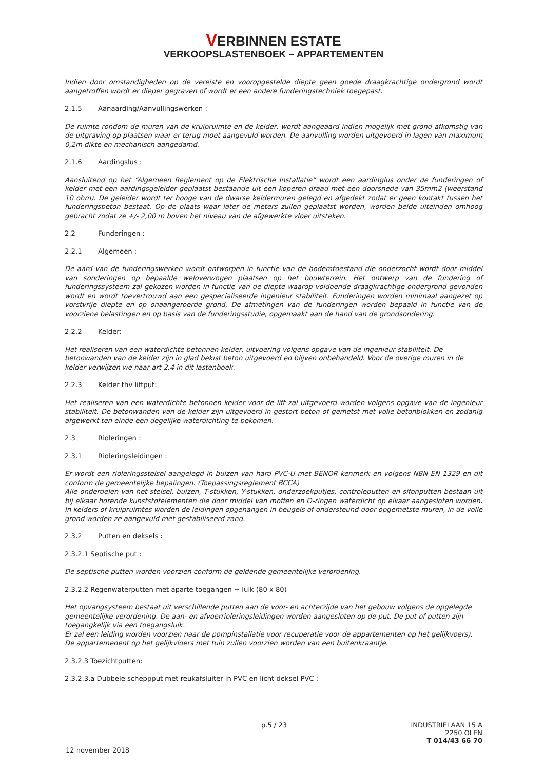VERBINNEN ESTATE
VERKOOPSLASTENBOEK – APPARTEMENTEN
Indien door omstandigheden op de vereiste en vooropgestelde diepte geen goede draagkrachtige ondergrond wordt aangetroffen wordt er dieper gegraven of wordt er een andere funderingstechniek toegepast.
2.1.5 Aanaarding/Aanvullingswerken :
De ruimte rondom de muren van de kruipruimte en de kelder, wordt aangeaard indien mogelijk met grond afkomstig van de uitgraving op plaatsen waar er terug moet aangevuld worden. De aanvulling worden uitgevoerd in lagen van maximum 0,2m dikte en mechanisch aangedamd.
2.1.6 Aardingslus :
Aansluitend op het “Algemeen Reglement op de Elektrische Installatie” wordt een aardinglus onder de funderingen of kelder met een aardingsgeleider geplaatst bestaande uit een koperen draad met een doorsnede van 35mm2 (weerstand 10 ohm). De geleider wordt ter hooge van de dwarse keldermuren gelegd en afgedekt zodat er geen kontakt tussen het funderingsbeton bestaat. Op de plaats waar later de meters zullen geplaatst worden, worden beide uiteinden omhoog gebracht zodat ze +/- 2,00 m boven het niveau van de afgewerkte vloer uitsteken.
2.2 Funderingen :
2.2.1 Algemeen :
De aard van de funderingswerken wordt ontworpen in functie van de bodemtoestand die onderzocht wordt door middel van sonderingen op bepaalde weloverwogen plaatsen op het bouwterrein. Het ontwerp van de fundering of funderingssysteem zal gekozen worden in functie van de diepte waarop voldoende draagkrachtige ondergrond gevonden wordt en wordt toevertrouwd aan een gespecialiseerde ingenieur stabiliteit. Funderingen worden minimaal aangezet op vorstvrije diepte en op onaangeroerde grond. De afmetingen van de funderingen worden bepaald in functie van de voorziene belastingen en op basis van de funderingsstudie, opgemaakt aan de hand van de grondsondering.
2.2.2 Kelder:
Het realiseren van een waterdichte betonnen kelder, uitvoering volgens opgave van de ingenieur stabiliteit. De betonwanden van de kelder zijn in glad bekist beton uitgevoerd en blijven onbehandeld. Voor de overige muren in de kelder verwijzen we naar art 2.4 in dit lastenboek.
2.2.3 Kelder thv liftput:
Het realiseren van een waterdichte betonnen kelder voor de lift zal uitgevoerd worden volgens opgave van de ingenieur stabiliteit. De betonwanden van de kelder zijn uitgevoerd in gestort beton of gemetst met volle betonblokken en zodanig afgewerkt ten einde een degelijke waterdichting te bekomen.
2.3 Rioleringen :
2.3.1 Rioleringsleidingen :
Er wordt een rioleringsstelsel aangelegd in buizen van hard PVC-U met BENOR kenmerk en volgens NBN EN 1329 en dit conform de gemeentelijke bepalingen. (Toepassingsreglement BCCA)
Alle onderdelen van het stelsel, buizen, T-stukken, Y-stukken, onderzoekputjes, controleputten en sifonputten bestaan uit bij elkaar horende kunststofelementen die door middel van moffen en O-ringen waterdicht op elkaar aangesloten worden. In kelders of kruipruimtes worden de leidingen opgehangen in beugels of ondersteund door opgemetste muren, in de volle grond worden ze aangevuld met gestabiliseerd zand.
2.3.2 Putten en deksels :
2.3.2.1 Septische put :
De septische putten worden voorzien conform de geldende gemeentelijke verordening.
2.3.2.2 Regenwaterputten met aparte toegangen + luik (80 x 80)
Het opvangsysteem bestaat uit verschillende putten aan de voor- en achterzijde van het gebouw volgens de opgelegde gemeentelijke verordening. De aan- en afvoerrioleringsleidingen worden aangesloten op de put. De put of putten zijn toegangkelijk via een toegangsluik.
Er zal een leiding worden voorzien naar de pompinstallatie voor recuperatie voor de appartementen op het gelijkvoers). De appartemenent op het gelijkvloers met tuin zullen voorzien worden van een buitenkraantje.
2.3.2.3 Toezichtputten:
2.3.2.3.a Dubbele scheppput met reukafsluiter in PVC en licht deksel PVC :
p.5 / 23 INDUSTRIELAAN 15 A
2250 OLEN
T 014/43 66 70
12 november 2018